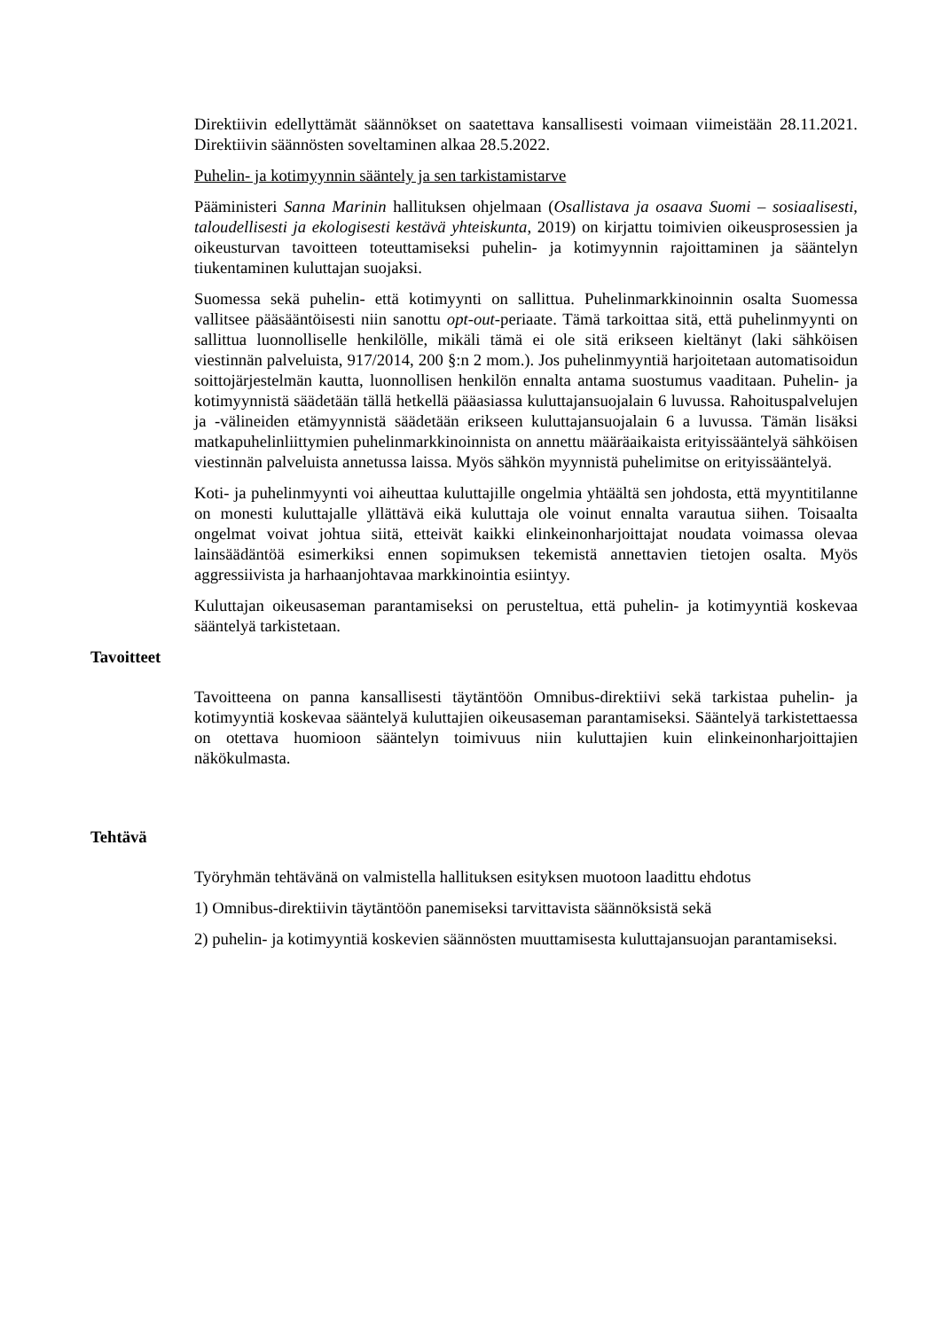Direktiivin edellyttämät säännökset on saatettava kansallisesti voimaan viimeistään 28.11.2021. Direktiivin säännösten soveltaminen alkaa 28.5.2022.
Puhelin- ja kotimyynnin sääntely ja sen tarkistamistarve
Pääministeri Sanna Marinin hallituksen ohjelmaan (Osallistava ja osaava Suomi – sosiaalisesti, taloudellisesti ja ekologisesti kestävä yhteiskunta, 2019) on kirjattu toimivien oikeusprosessien ja oikeusturvan tavoitteen toteuttamiseksi puhelin- ja kotimyynnin rajoittaminen ja sääntelyn tiukentaminen kuluttajan suojaksi.
Suomessa sekä puhelin- että kotimyynti on sallittua. Puhelinmarkkinoinnin osalta Suomessa vallitsee pääsääntöisesti niin sanottu opt-out-periaate. Tämä tarkoittaa sitä, että puhelinmyynti on sallittua luonnolliselle henkilölle, mikäli tämä ei ole sitä erikseen kieltänyt (laki sähköisen viestinnän palveluista, 917/2014, 200 §:n 2 mom.). Jos puhelinmyyntiä harjoitetaan automatisoidun soittojärjestelmän kautta, luonnollisen henkilön ennalta antama suostumus vaaditaan. Puhelin- ja kotimyynnistä säädetään tällä hetkellä pääasiassa kuluttajansuojalain 6 luvussa. Rahoituspalvelujen ja -välineiden etämyynnistä säädetään erikseen kuluttajansuojalain 6 a luvussa. Tämän lisäksi matkapuhelinliittymien puhelinmarkkinoinnista on annettu määräaikaista erityissääntelyä sähköisen viestinnän palveluista annetussa laissa. Myös sähkön myynnistä puhelimitse on erityissääntelyä.
Koti- ja puhelinmyynti voi aiheuttaa kuluttajille ongelmia yhtäältä sen johdosta, että myyntitilanne on monesti kuluttajalle yllättävä eikä kuluttaja ole voinut ennalta varautua siihen. Toisaalta ongelmat voivat johtua siitä, etteivät kaikki elinkeinonharjoittajat noudata voimassa olevaa lainsäädäntöä esimerkiksi ennen sopimuksen tekemistä annettavien tietojen osalta. Myös aggressiivista ja harhaanjohtavaa markkinointia esiintyy.
Kuluttajan oikeusaseman parantamiseksi on perusteltua, että puhelin- ja kotimyyntiä koskevaa sääntelyä tarkistetaan.
Tavoitteet
Tavoitteena on panna kansallisesti täytäntöön Omnibus-direktiivi sekä tarkistaa puhelin- ja kotimyyntiä koskevaa sääntelyä kuluttajien oikeusaseman parantamiseksi. Sääntelyä tarkistettaessa on otettava huomioon sääntelyn toimivuus niin kuluttajien kuin elinkeinonharjoittajien näkökulmasta.
Tehtävä
Työryhmän tehtävänä on valmistella hallituksen esityksen muotoon laadittu ehdotus
1) Omnibus-direktiivin täytäntöön panemiseksi tarvittavista säännöksistä sekä
2) puhelin- ja kotimyyntiä koskevien säännösten muuttamisesta kuluttajansuojan parantamiseksi.